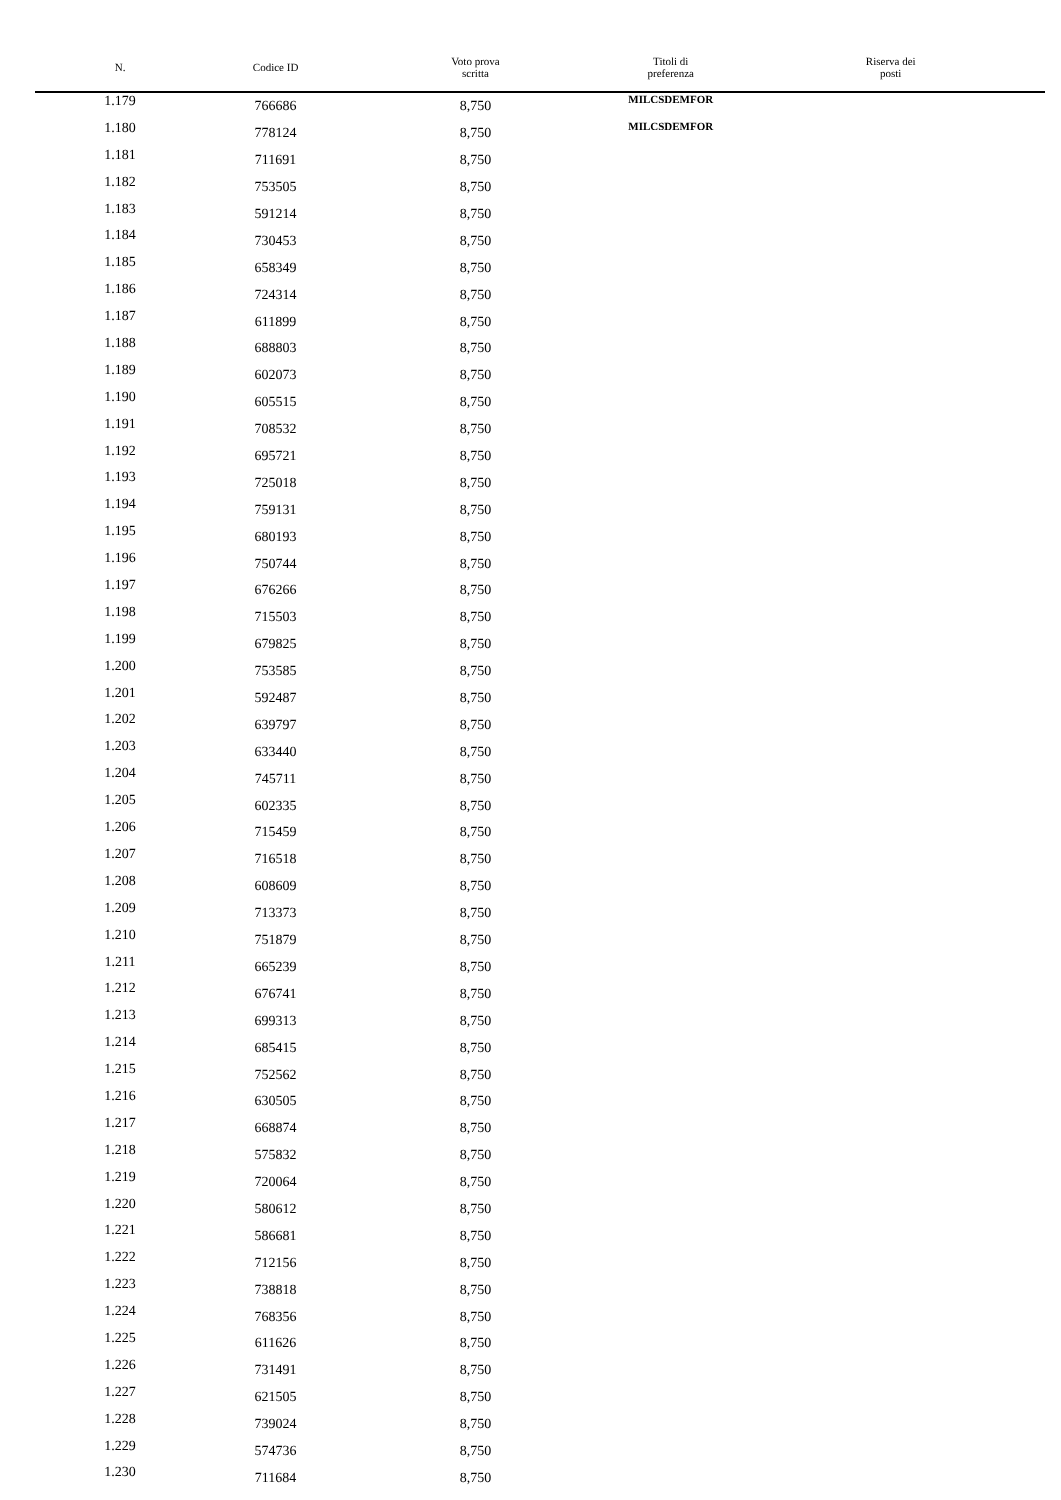| N. | Codice ID | Voto prova scritta | Titoli di preferenza | Riserva dei posti |
| --- | --- | --- | --- | --- |
| 1.179 | 766686 | 8,750 | MILCSDEMFOR | |
| 1.180 | 778124 | 8,750 | MILCSDEMFOR | |
| 1.181 | 711691 | 8,750 | | |
| 1.182 | 753505 | 8,750 | | |
| 1.183 | 591214 | 8,750 | | |
| 1.184 | 730453 | 8,750 | | |
| 1.185 | 658349 | 8,750 | | |
| 1.186 | 724314 | 8,750 | | |
| 1.187 | 611899 | 8,750 | | |
| 1.188 | 688803 | 8,750 | | |
| 1.189 | 602073 | 8,750 | | |
| 1.190 | 605515 | 8,750 | | |
| 1.191 | 708532 | 8,750 | | |
| 1.192 | 695721 | 8,750 | | |
| 1.193 | 725018 | 8,750 | | |
| 1.194 | 759131 | 8,750 | | |
| 1.195 | 680193 | 8,750 | | |
| 1.196 | 750744 | 8,750 | | |
| 1.197 | 676266 | 8,750 | | |
| 1.198 | 715503 | 8,750 | | |
| 1.199 | 679825 | 8,750 | | |
| 1.200 | 753585 | 8,750 | | |
| 1.201 | 592487 | 8,750 | | |
| 1.202 | 639797 | 8,750 | | |
| 1.203 | 633440 | 8,750 | | |
| 1.204 | 745711 | 8,750 | | |
| 1.205 | 602335 | 8,750 | | |
| 1.206 | 715459 | 8,750 | | |
| 1.207 | 716518 | 8,750 | | |
| 1.208 | 608609 | 8,750 | | |
| 1.209 | 713373 | 8,750 | | |
| 1.210 | 751879 | 8,750 | | |
| 1.211 | 665239 | 8,750 | | |
| 1.212 | 676741 | 8,750 | | |
| 1.213 | 699313 | 8,750 | | |
| 1.214 | 685415 | 8,750 | | |
| 1.215 | 752562 | 8,750 | | |
| 1.216 | 630505 | 8,750 | | |
| 1.217 | 668874 | 8,750 | | |
| 1.218 | 575832 | 8,750 | | |
| 1.219 | 720064 | 8,750 | | |
| 1.220 | 580612 | 8,750 | | |
| 1.221 | 586681 | 8,750 | | |
| 1.222 | 712156 | 8,750 | | |
| 1.223 | 738818 | 8,750 | | |
| 1.224 | 768356 | 8,750 | | |
| 1.225 | 611626 | 8,750 | | |
| 1.226 | 731491 | 8,750 | | |
| 1.227 | 621505 | 8,750 | | |
| 1.228 | 739024 | 8,750 | | |
| 1.229 | 574736 | 8,750 | | |
| 1.230 | 711684 | 8,750 | | |